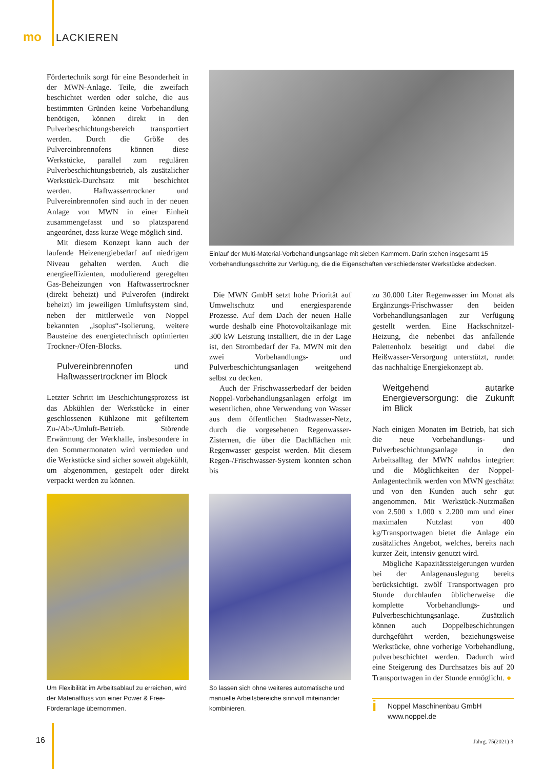mo LACKIEREN
Fördertechnik sorgt für eine Besonderheit in der MWN-Anlage. Teile, die zweifach beschichtet werden oder solche, die aus bestimmten Gründen keine Vorbehandlung benötigen, können direkt in den Pulverbeschichtungsbereich transportiert werden. Durch die Größe des Pulvereinbrennofens können diese Werkstücke, parallel zum regulären Pulverbeschichtungsbetrieb, als zusätzlicher Werkstück-Durchsatz mit beschichtet werden. Haftwassertrockner und Pulvereinbrennofen sind auch in der neuen Anlage von MWN in einer Einheit zusammengefasst und so platzsparend angeordnet, dass kurze Wege möglich sind.
Mit diesem Konzept kann auch der laufende Heizenergiebedarf auf niedrigem Niveau gehalten werden. Auch die energieeffizienten, modulierend geregelten Gas-Beheizungen von Haftwassertrockner (direkt beheizt) und Pulverofen (indirekt beheizt) im jeweiligen Umluftsystem sind, neben der mittlerweile von Noppel bekannten „isoplus“-Isolierung, weitere Bausteine des energietechnisch optimierten Trockner-/Ofen-Blocks.
Pulvereinbrennofen und Haftwassertrockner im Block
Letzter Schritt im Beschichtungsprozess ist das Abkühlen der Werkstücke in einer geschlossenen Kühlzone mit gefiltertem Zu-/Ab-/Umluft-Betrieb. Störende Erwärmung der Werkhalle, insbesondere in den Sommermonaten wird vermieden und die Werkstücke sind sicher soweit abgekühlt, um abgenommen, gestapelt oder direkt verpackt werden zu können.
Einlauf der Multi-Material-Vorbehandlungsanlage mit sieben Kammern. Darin stehen insgesamt 15 Vorbehandlungsschritte zur Verfügung, die die Eigenschaften verschiedenster Werkstücke abdecken.
Die MWN GmbH setzt hohe Priorität auf Umweltschutz und energiesparende Prozesse. Auf dem Dach der neuen Halle wurde deshalb eine Photovoltaikanlage mit 300 kW Leistung installiert, die in der Lage ist, den Strombedarf der Fa. MWN mit den zwei Vorbehandlungs- und Pulverbeschichtungsanlagen weitgehend selbst zu decken.
Auch der Frischwasserbedarf der beiden Noppel-Vorbehandlungsanlagen erfolgt im wesentlichen, ohne Verwendung von Wasser aus dem öffentlichen Stadtwasser-Netz, durch die vorgesehenen Regenwasser-Zisternen, die über die Dachflächen mit Regenwasser gespeist werden. Mit diesem Regen-/Frischwasser-System konnten schon bis
zu 30.000 Liter Regenwasser im Monat als Ergänzungs-Frischwasser den beiden Vorbehandlungsanlagen zur Verfügung gestellt werden. Eine Hackschnitzel-Heizung, die nebenbei das anfallende Palettenholz beseitigt und dabei die Heißwasser-Versorgung unterstützt, rundet das nachhaltige Energiekonzept ab.
Weitgehend autarke Energieversorgung: die Zukunft im Blick
Nach einigen Monaten im Betrieb, hat sich die neue Vorbehandlungs- und Pulverbeschichtungsanlage in den Arbeitsalltag der MWN nahtlos integriert und die Möglichkeiten der Noppel-Anlagentechnik werden von MWN geschätzt und von den Kunden auch sehr gut angenommen. Mit Werkstück-Nutzmaßen von 2.500 x 1.000 x 2.200 mm und einer maximalen Nutzlast von 400 kg/Transportwagen bietet die Anlage ein zusätzliches Angebot, welches, bereits nach kurzer Zeit, intensiv genutzt wird.
Mögliche Kapazitätssteigerungen wurden bei der Anlagenauslegung bereits berücksichtigt. zwölf Transportwagen pro Stunde durchlaufen üblicherweise die komplette Vorbehandlungs- und Pulverbeschichtungsanlage. Zusätzlich können auch Doppelbeschichtungen durchgeführt werden, beziehungsweise Werkstücke, ohne vorherige Vorbehandlung, pulverbeschichtet werden. Dadurch wird eine Steigerung des Durchsatzes bis auf 20 Transportwagen in der Stunde ermöglicht. ●
i
Noppel Maschinenbau GmbH
www.noppel.de
Um Flexibilität im Arbeitsablauf zu erreichen, wird der Materialfluss von einer Power & Free-Förderanlage übernommen.
So lassen sich ohne weiteres automatische und manuelle Arbeitsbereiche sinnvoll miteinander kombinieren.
16 Jahrg. 75(2021) 3